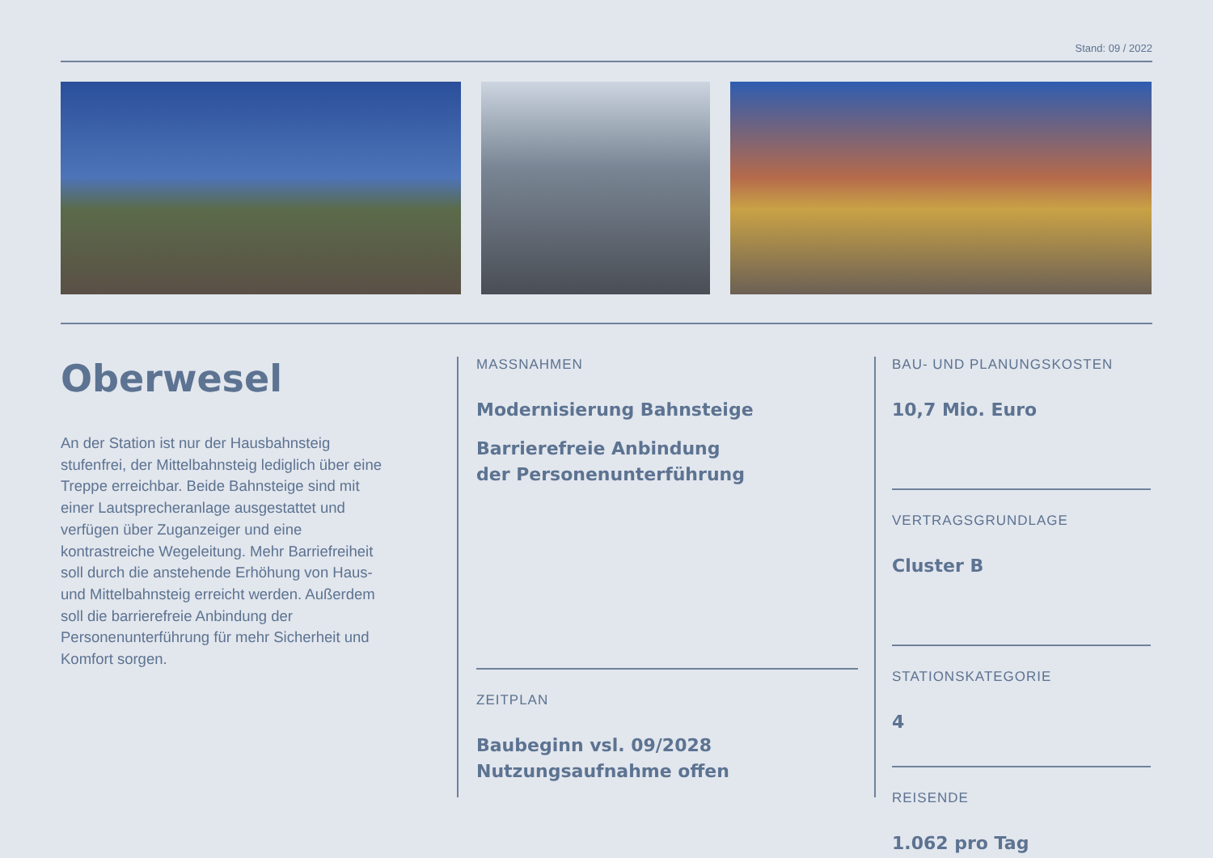Stand: 09 / 2022
Oberwesel
An der Station ist nur der Hausbahnsteig stufenfrei, der Mittelbahnsteig lediglich über eine Treppe erreichbar. Beide Bahnsteige sind mit einer Lautsprecheranlage ausgestattet und verfügen über Zuganzeiger und eine kontrastreiche Wegeleitung. Mehr Barriefreiheit soll durch die anstehende Erhöhung von Haus- und Mittelbahnsteig erreicht werden. Außerdem soll die barrierefreie Anbindung der Personenunterführung für mehr Sicherheit und Komfort sorgen.
MASSNAHMEN
Modernisierung Bahnsteige
Barrierefreie Anbindung
der Personenunterführung
ZEITPLAN
Baubeginn vsl. 09/2028
Nutzungsaufnahme offen
BAU- UND PLANUNGSKOSTEN
10,7 Mio. Euro
VERTRAGSGRUNDLAGE
Cluster B
STATIONSKATEGORIE
4
REISENDE
1.062 pro Tag